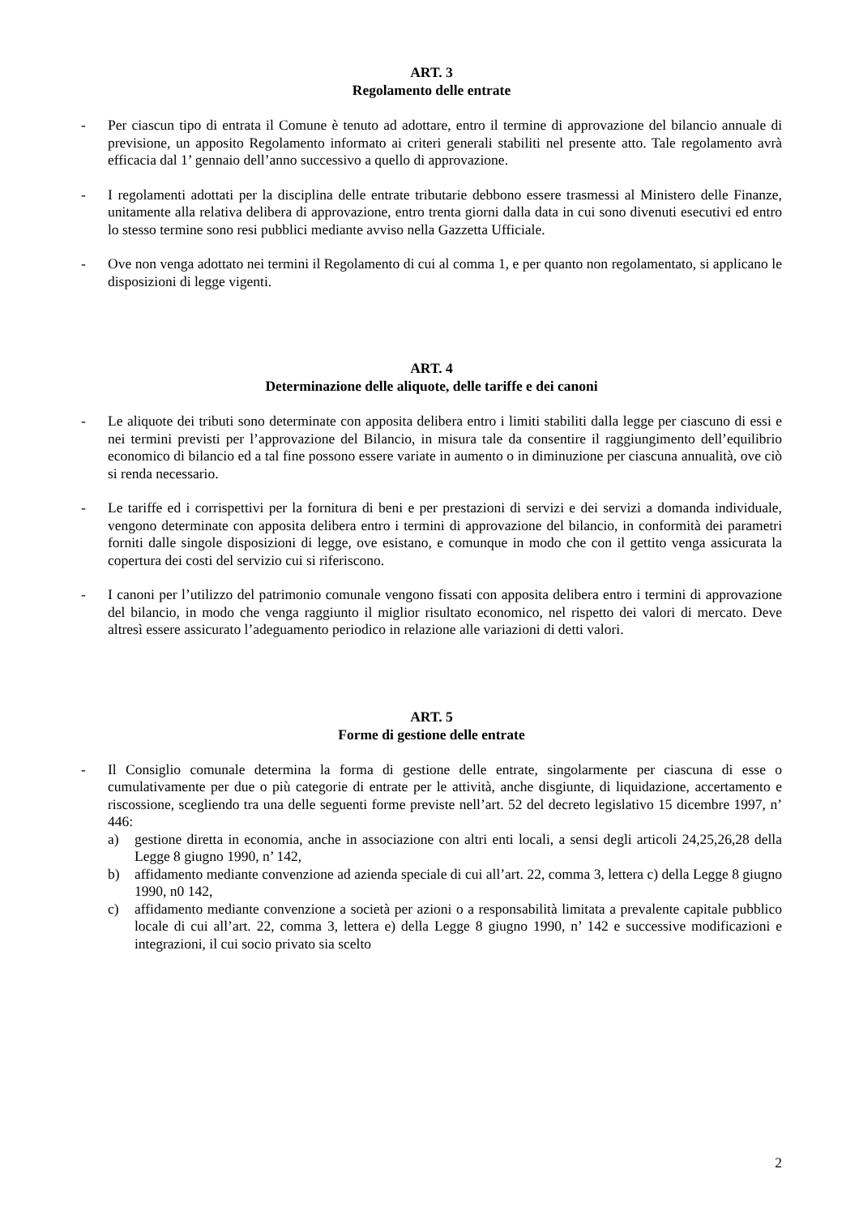ART. 3
Regolamento delle entrate
- Per ciascun tipo di entrata il Comune è tenuto ad adottare, entro il termine di approvazione del bilancio annuale di previsione, un apposito Regolamento informato ai criteri generali stabiliti nel presente atto. Tale regolamento avrà efficacia dal 1’ gennaio dell’anno successivo a quello di approvazione.
- I regolamenti adottati per la disciplina delle entrate tributarie debbono essere trasmessi al Ministero delle Finanze, unitamente alla relativa delibera di approvazione, entro trenta giorni dalla data in cui sono divenuti esecutivi ed entro lo stesso termine sono resi pubblici mediante avviso nella Gazzetta Ufficiale.
- Ove non venga adottato nei termini il Regolamento di cui al comma 1, e per quanto non regolamentato, si applicano le disposizioni di legge vigenti.
ART. 4
Determinazione delle aliquote, delle tariffe e dei canoni
- Le aliquote dei tributi sono determinate con apposita delibera entro i limiti stabiliti dalla legge per ciascuno di essi e nei termini previsti per l’approvazione del Bilancio, in misura tale da consentire il raggiungimento dell’equilibrio economico di bilancio ed a tal fine possono essere variate in aumento o in diminuzione per ciascuna annualità, ove ciò si renda necessario.
- Le tariffe ed i corrispettivi per la fornitura di beni e per prestazioni di servizi e dei servizi a domanda individuale, vengono determinate con apposita delibera entro i termini di approvazione del bilancio, in conformità dei parametri forniti dalle singole disposizioni di legge, ove esistano, e comunque in modo che con il gettito venga assicurata la copertura dei costi del servizio cui si riferiscono.
- I canoni per l’utilizzo del patrimonio comunale vengono fissati con apposita delibera entro i termini di approvazione del bilancio, in modo che venga raggiunto il miglior risultato economico, nel rispetto dei valori di mercato. Deve altresì essere assicurato l’adeguamento periodico in relazione alle variazioni di detti valori.
ART. 5
Forme di gestione delle entrate
- Il Consiglio comunale determina la forma di gestione delle entrate, singolarmente per ciascuna di esse o cumulativamente per due o più categorie di entrate per le attività, anche disgiunte, di liquidazione, accertamento e riscossione, scegliendo tra una delle seguenti forme previste nell’art. 52 del decreto legislativo 15 dicembre 1997, n’ 446:
a) gestione diretta in economia, anche in associazione con altri enti locali, a sensi degli articoli 24,25,26,28 della Legge 8 giugno 1990, n’ 142,
b) affidamento mediante convenzione ad azienda speciale di cui all’art. 22, comma 3, lettera c) della Legge 8 giugno 1990, n0 142,
c) affidamento mediante convenzione a società per azioni o a responsabilità limitata a prevalente capitale pubblico locale di cui all’art. 22, comma 3, lettera e) della Legge 8 giugno 1990, n’ 142 e successive modificazioni e integrazioni, il cui socio privato sia scelto
2